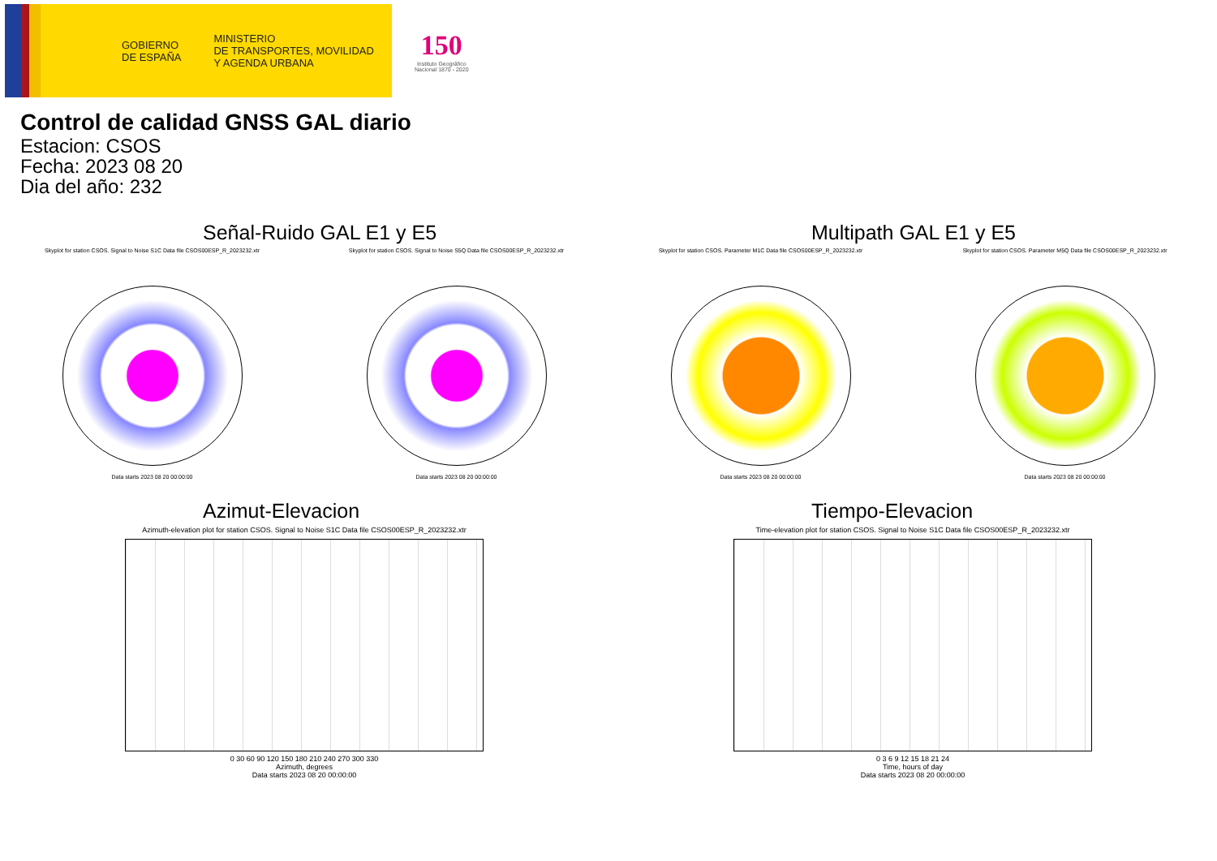GOBIERNO
DE ESPAÑA
MINISTERIO
DE TRANSPORTES, MOVILIDAD
Y AGENDA URBANA
150
Instituto Geográfico
Nacional 1870 - 2020
Control de calidad GNSS GAL diario
Estacion: CSOS
Fecha: 2023 08 20
Dia del año: 232
Señal-Ruido GAL E1 y E5
Skyplot for station CSOS. Signal to Noise S1C Data file CSOS00ESP_R_2023232.xtr
Data starts 2023 08 20 00:00:00
Skyplot for station CSOS. Signal to Noise S5Q Data file CSOS00ESP_R_2023232.xtr
Data starts 2023 08 20 00:00:00
Multipath GAL E1 y E5
Skyplot for station CSOS. Parameter M1C Data file CSOS00ESP_R_2023232.xtr
Data starts 2023 08 20 00:00:00
Skyplot for station CSOS. Parameter M5Q Data file CSOS00ESP_R_2023232.xtr
Data starts 2023 08 20 00:00:00
Azimut-Elevacion
Azimuth-elevation plot for station CSOS. Signal to Noise S1C Data file CSOS00ESP_R_2023232.xtr
0 30 60 90 120 150 180 210 240 270 300 330
Azimuth, degrees
Data starts 2023 08 20 00:00:00
Tiempo-Elevacion
Time-elevation plot for station CSOS. Signal to Noise S1C Data file CSOS00ESP_R_2023232.xtr
0 3 6 9 12 15 18 21 24
Time, hours of day
Data starts 2023 08 20 00:00:00